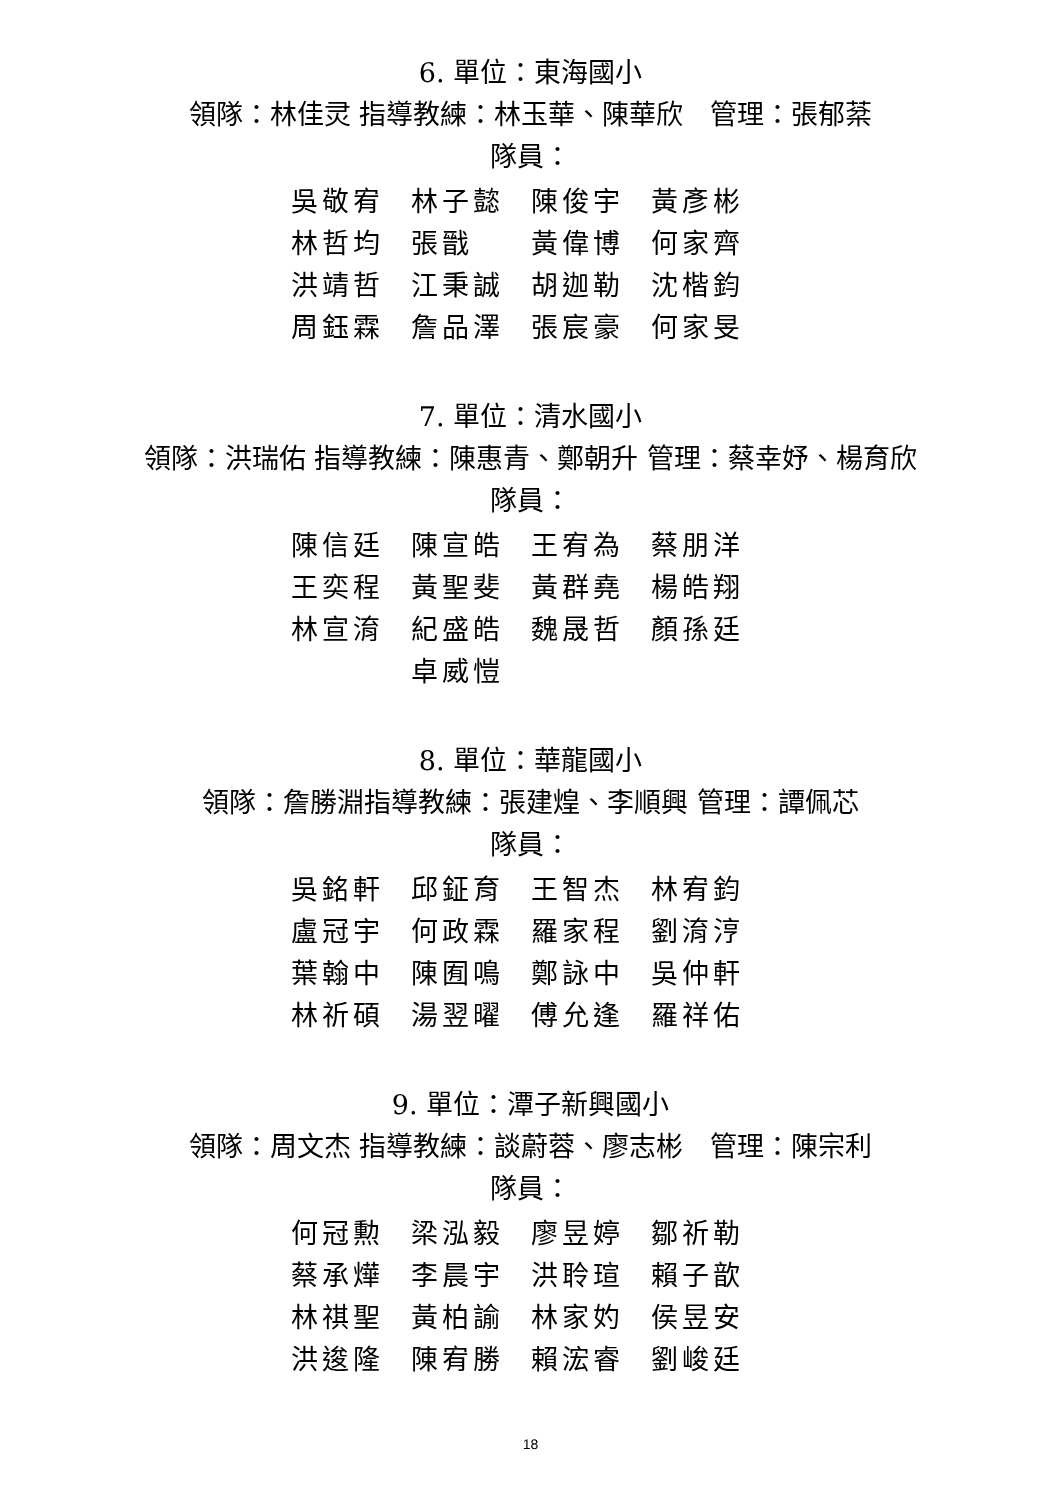6. 單位：東海國小
領隊：林佳灵 指導教練：林玉華、陳華欣　管理：張郁棻
隊員：
| 吳敬宥 | 林子懿 | 陳俊宇 | 黃彥彬 |
| 林哲均 | 張戩 | 黃偉博 | 何家齊 |
| 洪靖哲 | 江秉誠 | 胡迦勒 | 沈楷鈞 |
| 周鈺霖 | 詹品澤 | 張宸豪 | 何家旻 |
7. 單位：清水國小
領隊：洪瑞佑 指導教練：陳惠青、鄭朝升 管理：蔡幸妤、楊育欣
隊員：
| 陳信廷 | 陳宣皓 | 王宥為 | 蔡朋洋 |
| 王奕程 | 黃聖斐 | 黃群堯 | 楊皓翔 |
| 林宣淯 | 紀盛皓 | 魏晟哲 | 顏孫廷 |
| | 卓威愷 | | |
8. 單位：華龍國小
領隊：詹勝淵指導教練：張建煌、李順興 管理：譚佩芯
隊員：
| 吳銘軒 | 邱鉦育 | 王智杰 | 林宥鈞 |
| 盧冠宇 | 何政霖 | 羅家程 | 劉淯涥 |
| 葉翰中 | 陳囿鳴 | 鄭詠中 | 吳仲軒 |
| 林祈碩 | 湯翌曜 | 傅允逢 | 羅祥佑 |
9. 單位：潭子新興國小
領隊：周文杰 指導教練：談蔚蓉、廖志彬　管理：陳宗利
隊員：
| 何冠勲 | 梁泓毅 | 廖昱婷 | 鄒祈勒 |
| 蔡承燁 | 李晨宇 | 洪聆瑄 | 賴子歆 |
| 林祺聖 | 黃柏諭 | 林家妁 | 侯昱安 |
| 洪逡隆 | 陳宥勝 | 賴浤睿 | 劉峻廷 |
18